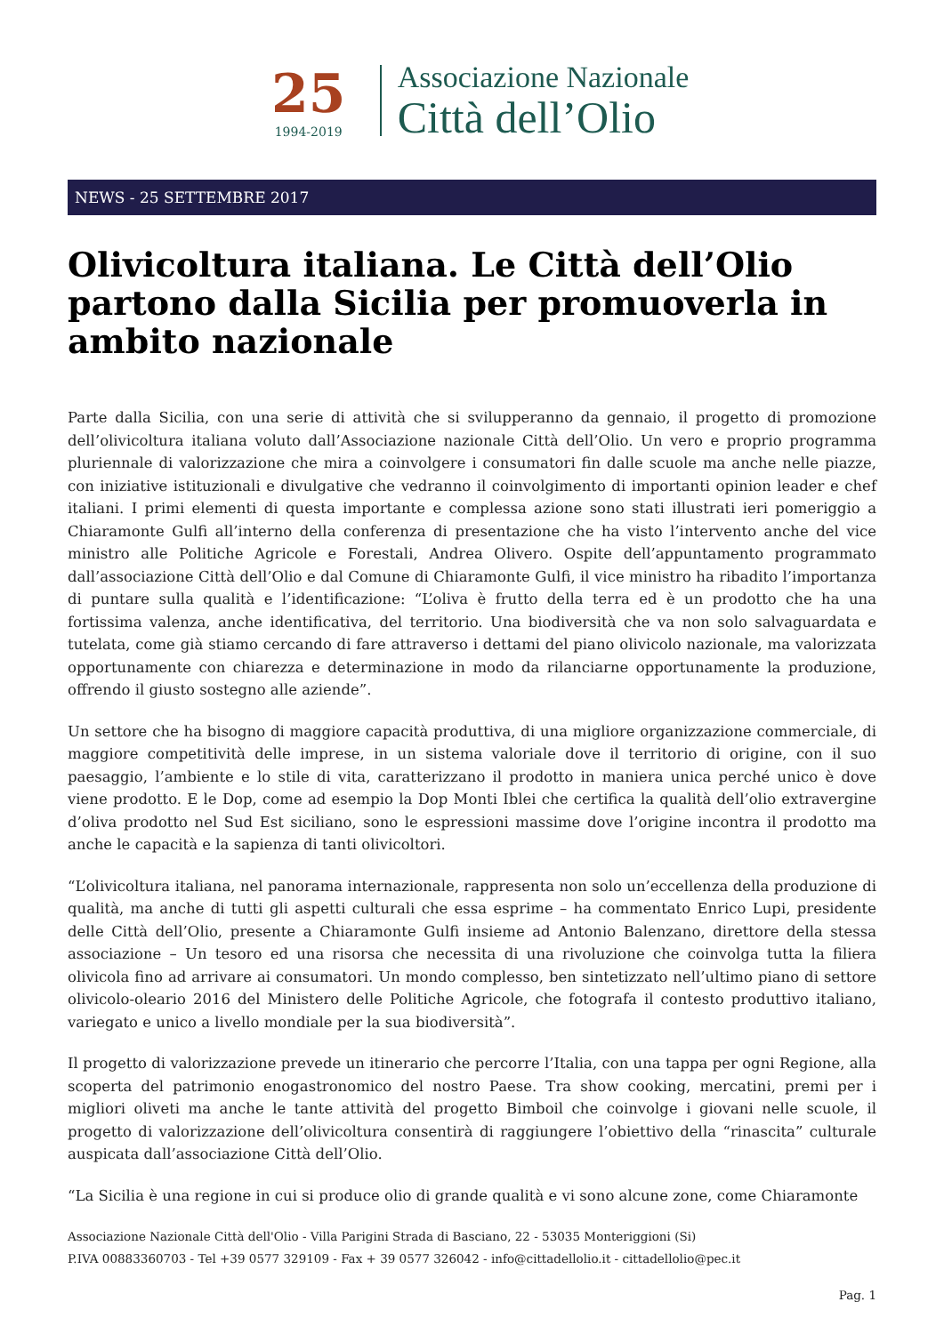25
1994-2019
Associazione Nazionale
Città dell’Olio
NEWS - 25 SETTEMBRE 2017
Olivicoltura italiana. Le Città dell’Olio partono dalla Sicilia per promuoverla in ambito nazionale
Parte dalla Sicilia, con una serie di attività che si svilupperanno da gennaio, il progetto di promozione dell’olivicoltura italiana voluto dall’Associazione nazionale Città dell’Olio. Un vero e proprio programma pluriennale di valorizzazione che mira a coinvolgere i consumatori fin dalle scuole ma anche nelle piazze, con iniziative istituzionali e divulgative che vedranno il coinvolgimento di importanti opinion leader e chef italiani. I primi elementi di questa importante e complessa azione sono stati illustrati ieri pomeriggio a Chiaramonte Gulfi all’interno della conferenza di presentazione che ha visto l’intervento anche del vice ministro alle Politiche Agricole e Forestali, Andrea Olivero. Ospite dell’appuntamento programmato dall’associazione Città dell’Olio e dal Comune di Chiaramonte Gulfi, il vice ministro ha ribadito l’importanza di puntare sulla qualità e l’identificazione: “L’oliva è frutto della terra ed è un prodotto che ha una fortissima valenza, anche identificativa, del territorio. Una biodiversità che va non solo salvaguardata e tutelata, come già stiamo cercando di fare attraverso i dettami del piano olivicolo nazionale, ma valorizzata opportunamente con chiarezza e determinazione in modo da rilanciarne opportunamente la produzione, offrendo il giusto sostegno alle aziende”.
Un settore che ha bisogno di maggiore capacità produttiva, di una migliore organizzazione commerciale, di maggiore competitività delle imprese, in un sistema valoriale dove il territorio di origine, con il suo paesaggio, l’ambiente e lo stile di vita, caratterizzano il prodotto in maniera unica perché unico è dove viene prodotto. E le Dop, come ad esempio la Dop Monti Iblei che certifica la qualità dell’olio extravergine d’oliva prodotto nel Sud Est siciliano, sono le espressioni massime dove l’origine incontra il prodotto ma anche le capacità e la sapienza di tanti olivicoltori.
“L’olivicoltura italiana, nel panorama internazionale, rappresenta non solo un’eccellenza della produzione di qualità, ma anche di tutti gli aspetti culturali che essa esprime – ha commentato Enrico Lupi, presidente delle Città dell’Olio, presente a Chiaramonte Gulfi insieme ad Antonio Balenzano, direttore della stessa associazione – Un tesoro ed una risorsa che necessita di una rivoluzione che coinvolga tutta la filiera olivicola fino ad arrivare ai consumatori. Un mondo complesso, ben sintetizzato nell’ultimo piano di settore olivicolo-oleario 2016 del Ministero delle Politiche Agricole, che fotografa il contesto produttivo italiano, variegato e unico a livello mondiale per la sua biodiversità”.
Il progetto di valorizzazione prevede un itinerario che percorre l’Italia, con una tappa per ogni Regione, alla scoperta del patrimonio enogastronomico del nostro Paese. Tra show cooking, mercatini, premi per i migliori oliveti ma anche le tante attività del progetto Bimboil che coinvolge i giovani nelle scuole, il progetto di valorizzazione dell’olivicoltura consentirà di raggiungere l’obiettivo della “rinascita” culturale auspicata dall’associazione Città dell’Olio.
“La Sicilia è una regione in cui si produce olio di grande qualità e vi sono alcune zone, come Chiaramonte
Associazione Nazionale Città dell'Olio - Villa Parigini Strada di Basciano, 22 - 53035 Monteriggioni (Si)
P.IVA 00883360703 - Tel +39 0577 329109 - Fax + 39 0577 326042 - info@cittadellolio.it - cittadellolio@pec.it
Pag. 1